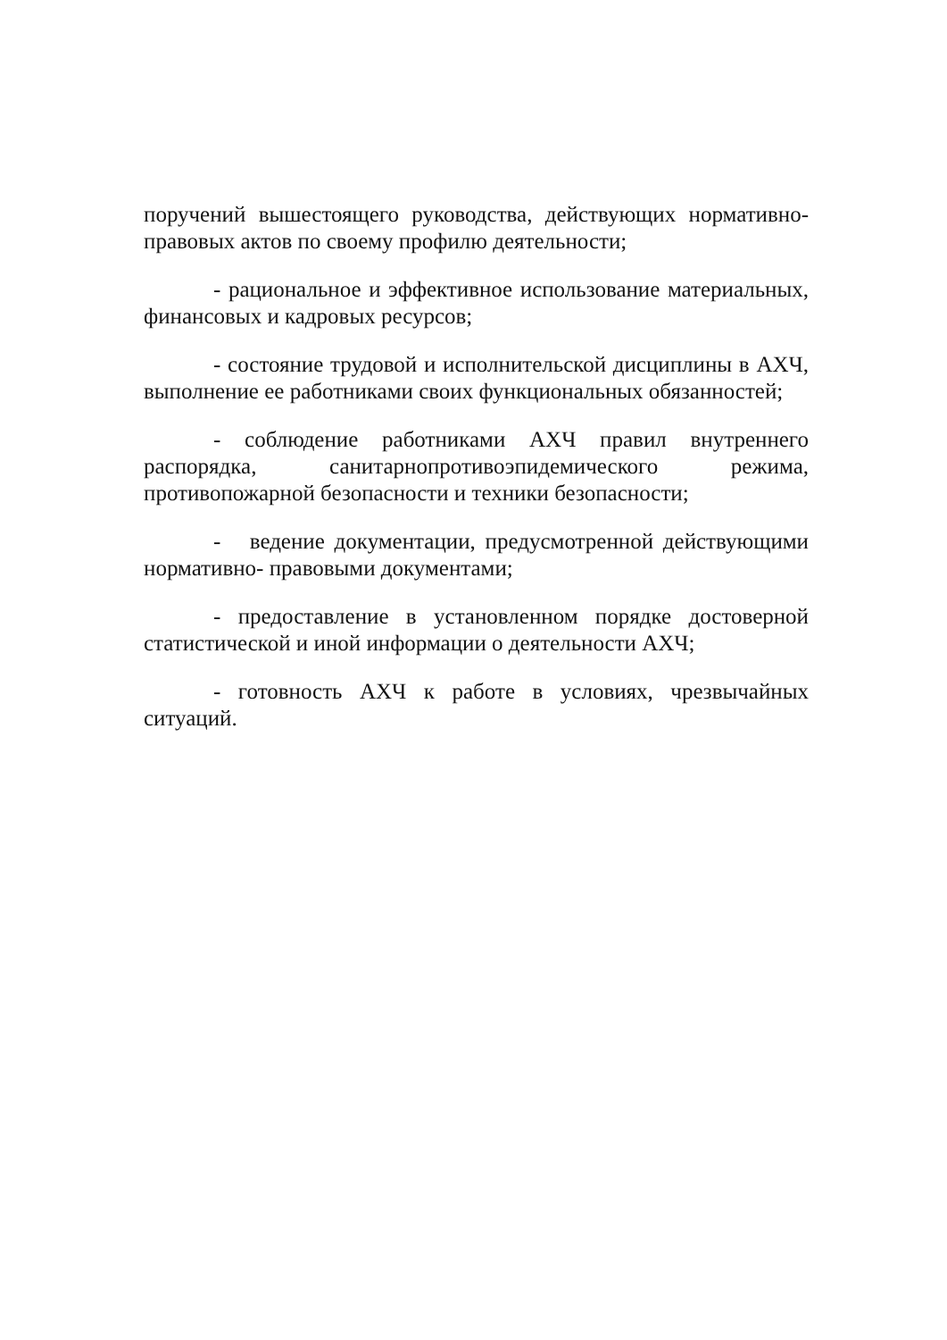поручений вышестоящего руководства, действующих нормативно-правовых актов по своему профилю деятельности;
- рациональное и эффективное использование материальных, финансовых и кадровых ресурсов;
- состояние трудовой и исполнительской дисциплины в АХЧ, выполнение ее работниками своих функциональных обязанностей;
- соблюдение работниками АХЧ правил внутреннего распорядка, санитарнопротивоэпидемического режима, противопожарной безопасности и техники безопасности;
- ведение документации, предусмотренной действующими нормативно- правовыми документами;
- предоставление в установленном порядке достоверной статистической и иной информации о деятельности АХЧ;
- готовность АХЧ к работе в условиях, чрезвычайных ситуаций.